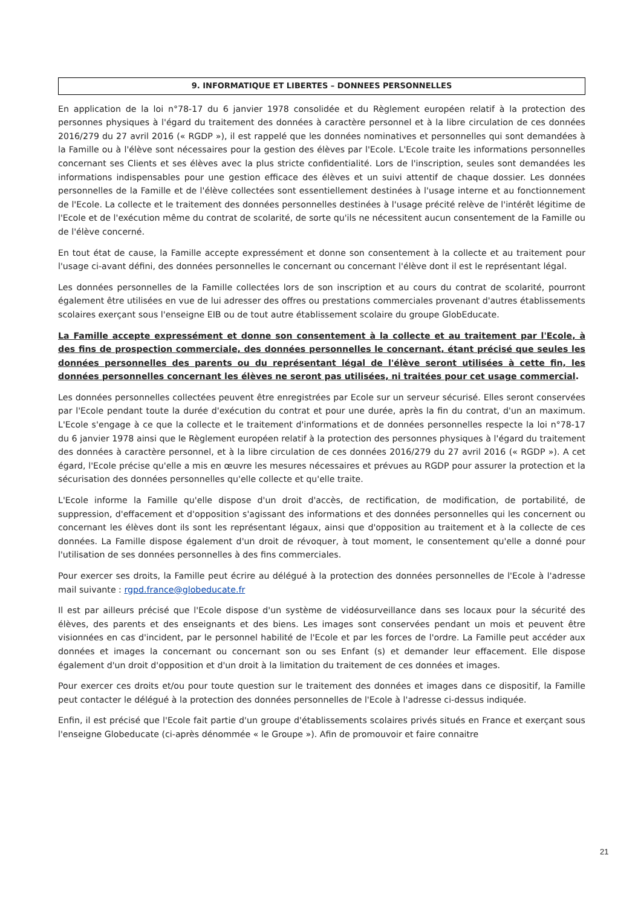9. INFORMATIQUE ET LIBERTES – DONNEES PERSONNELLES
En application de la loi n°78-17 du 6 janvier 1978 consolidée et du Règlement européen relatif à la protection des personnes physiques à l'égard du traitement des données à caractère personnel et à la libre circulation de ces données 2016/279 du 27 avril 2016 (« RGDP »), il est rappelé que les données nominatives et personnelles qui sont demandées à la Famille ou à l'élève sont nécessaires pour la gestion des élèves par l'Ecole. L'Ecole traite les informations personnelles concernant ses Clients et ses élèves avec la plus stricte confidentialité. Lors de l'inscription, seules sont demandées les informations indispensables pour une gestion efficace des élèves et un suivi attentif de chaque dossier. Les données personnelles de la Famille et de l'élève collectées sont essentiellement destinées à l'usage interne et au fonctionnement de l'Ecole. La collecte et le traitement des données personnelles destinées à l'usage précité relève de l'intérêt légitime de l'Ecole et de l'exécution même du contrat de scolarité, de sorte qu'ils ne nécessitent aucun consentement de la Famille ou de l'élève concerné.
En tout état de cause, la Famille accepte expressément et donne son consentement à la collecte et au traitement pour l'usage ci-avant défini, des données personnelles le concernant ou concernant l'élève dont il est le représentant légal.
Les données personnelles de la Famille collectées lors de son inscription et au cours du contrat de scolarité, pourront également être utilisées en vue de lui adresser des offres ou prestations commerciales provenant d'autres établissements scolaires exerçant sous l'enseigne EIB ou de tout autre établissement scolaire du groupe GlobEducate.
La Famille accepte expressément et donne son consentement à la collecte et au traitement par l'Ecole, à des fins de prospection commerciale, des données personnelles le concernant, étant précisé que seules les données personnelles des parents ou du représentant légal de l'élève seront utilisées à cette fin, les données personnelles concernant les élèves ne seront pas utilisées, ni traitées pour cet usage commercial.
Les données personnelles collectées peuvent être enregistrées par Ecole sur un serveur sécurisé. Elles seront conservées par l'Ecole pendant toute la durée d'exécution du contrat et pour une durée, après la fin du contrat, d'un an maximum. L'Ecole s'engage à ce que la collecte et le traitement d'informations et de données personnelles respecte la loi n°78-17 du 6 janvier 1978 ainsi que le Règlement européen relatif à la protection des personnes physiques à l'égard du traitement des données à caractère personnel, et à la libre circulation de ces données 2016/279 du 27 avril 2016 (« RGDP »). A cet égard, l'Ecole précise qu'elle a mis en œuvre les mesures nécessaires et prévues au RGDP pour assurer la protection et la sécurisation des données personnelles qu'elle collecte et qu'elle traite.
L'Ecole informe la Famille qu'elle dispose d'un droit d'accès, de rectification, de modification, de portabilité, de suppression, d'effacement et d'opposition s'agissant des informations et des données personnelles qui les concernent ou concernant les élèves dont ils sont les représentant légaux, ainsi que d'opposition au traitement et à la collecte de ces données. La Famille dispose également d'un droit de révoquer, à tout moment, le consentement qu'elle a donné pour l'utilisation de ses données personnelles à des fins commerciales.
Pour exercer ses droits, la Famille peut écrire au délégué à la protection des données personnelles de l'Ecole à l'adresse mail suivante : rgpd.france@globeducate.fr
Il est par ailleurs précisé que l'Ecole dispose d'un système de vidéosurveillance dans ses locaux pour la sécurité des élèves, des parents et des enseignants et des biens. Les images sont conservées pendant un mois et peuvent être visionnées en cas d'incident, par le personnel habilité de l'Ecole et par les forces de l'ordre. La Famille peut accéder aux données et images la concernant ou concernant son ou ses Enfant (s) et demander leur effacement. Elle dispose également d'un droit d'opposition et d'un droit à la limitation du traitement de ces données et images.
Pour exercer ces droits et/ou pour toute question sur le traitement des données et images dans ce dispositif, la Famille peut contacter le délégué à la protection des données personnelles de l'Ecole à l'adresse ci-dessus indiquée.
Enfin, il est précisé que l'Ecole fait partie d'un groupe d'établissements scolaires privés situés en France et exerçant sous l'enseigne Globeducate (ci-après dénommée « le Groupe »). Afin de promouvoir et faire connaitre
21